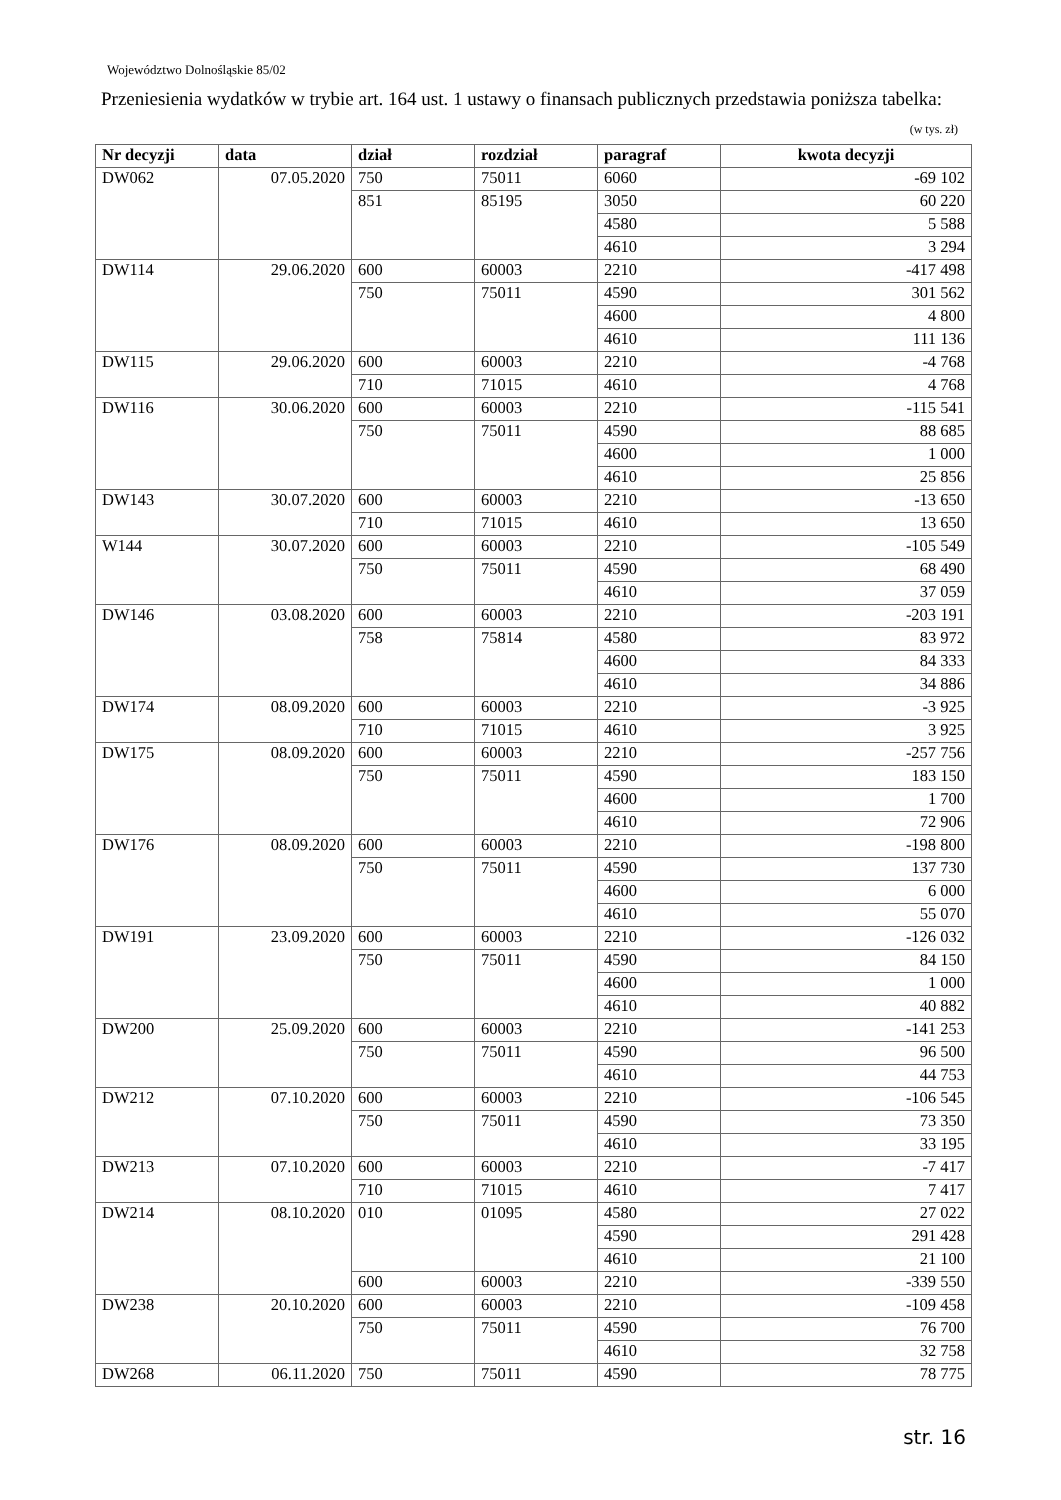Województwo Dolnośląskie 85/02
Przeniesienia wydatków w trybie art. 164 ust. 1 ustawy o finansach publicznych przedstawia poniższa tabelka: (w tys. zł)
| Nr decyzji | data | dział | rozdział | paragraf | kwota decyzji |
| --- | --- | --- | --- | --- | --- |
| DW062 | 07.05.2020 | 750 | 75011 | 6060 | -69 102 |
| | | 851 | 85195 | 3050 | 60 220 |
| | | | | 4580 | 5 588 |
| | | | | 4610 | 3 294 |
| DW114 | 29.06.2020 | 600 | 60003 | 2210 | -417 498 |
| | | 750 | 75011 | 4590 | 301 562 |
| | | | | 4600 | 4 800 |
| | | | | 4610 | 111 136 |
| DW115 | 29.06.2020 | 600 | 60003 | 2210 | -4 768 |
| | | 710 | 71015 | 4610 | 4 768 |
| DW116 | 30.06.2020 | 600 | 60003 | 2210 | -115 541 |
| | | 750 | 75011 | 4590 | 88 685 |
| | | | | 4600 | 1 000 |
| | | | | 4610 | 25 856 |
| DW143 | 30.07.2020 | 600 | 60003 | 2210 | -13 650 |
| | | 710 | 71015 | 4610 | 13 650 |
| W144 | 30.07.2020 | 600 | 60003 | 2210 | -105 549 |
| | | 750 | 75011 | 4590 | 68 490 |
| | | | | 4610 | 37 059 |
| DW146 | 03.08.2020 | 600 | 60003 | 2210 | -203 191 |
| | | 758 | 75814 | 4580 | 83 972 |
| | | | | 4600 | 84 333 |
| | | | | 4610 | 34 886 |
| DW174 | 08.09.2020 | 600 | 60003 | 2210 | -3 925 |
| | | 710 | 71015 | 4610 | 3 925 |
| DW175 | 08.09.2020 | 600 | 60003 | 2210 | -257 756 |
| | | 750 | 75011 | 4590 | 183 150 |
| | | | | 4600 | 1 700 |
| | | | | 4610 | 72 906 |
| DW176 | 08.09.2020 | 600 | 60003 | 2210 | -198 800 |
| | | 750 | 75011 | 4590 | 137 730 |
| | | | | 4600 | 6 000 |
| | | | | 4610 | 55 070 |
| DW191 | 23.09.2020 | 600 | 60003 | 2210 | -126 032 |
| | | 750 | 75011 | 4590 | 84 150 |
| | | | | 4600 | 1 000 |
| | | | | 4610 | 40 882 |
| DW200 | 25.09.2020 | 600 | 60003 | 2210 | -141 253 |
| | | 750 | 75011 | 4590 | 96 500 |
| | | | | 4610 | 44 753 |
| DW212 | 07.10.2020 | 600 | 60003 | 2210 | -106 545 |
| | | 750 | 75011 | 4590 | 73 350 |
| | | | | 4610 | 33 195 |
| DW213 | 07.10.2020 | 600 | 60003 | 2210 | -7 417 |
| | | 710 | 71015 | 4610 | 7 417 |
| DW214 | 08.10.2020 | 010 | 01095 | 4580 | 27 022 |
| | | | | 4590 | 291 428 |
| | | | | 4610 | 21 100 |
| | | 600 | 60003 | 2210 | -339 550 |
| DW238 | 20.10.2020 | 600 | 60003 | 2210 | -109 458 |
| | | 750 | 75011 | 4590 | 76 700 |
| | | | | 4610 | 32 758 |
| DW268 | 06.11.2020 | 750 | 75011 | 4590 | 78 775 |
str. 16